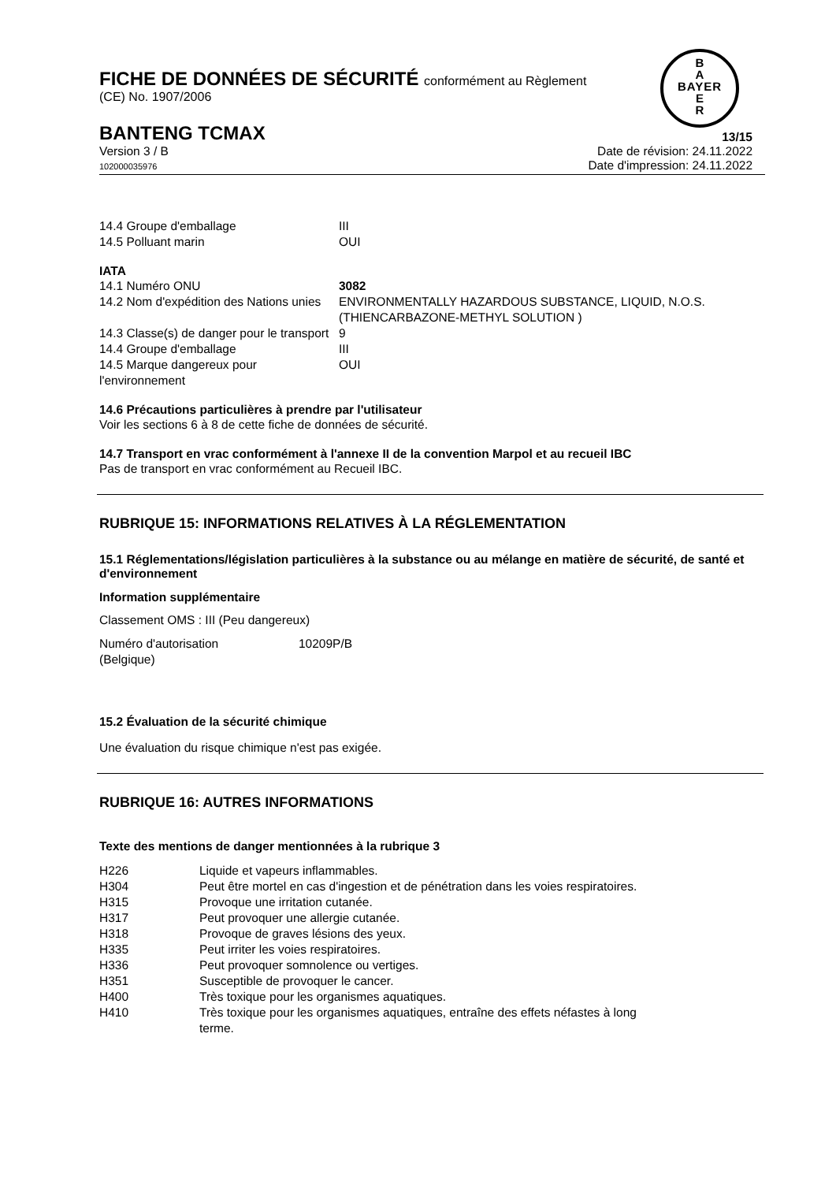B
A
BAYER
E
R
FICHE DE DONNÉES DE SÉCURITÉ conformément au Règlement
(CE) No. 1907/2006
BANTENG TCMAX 13/15
Version 3 / B
102000035976
Date de révision: 24.11.2022
Date d'impression: 24.11.2022
| 14.4 Groupe d'emballage | III |
| 14.5 Polluant marin | OUI |
IATA
| 14.1 Numéro ONU | 3082 |
| 14.2 Nom d'expédition des Nations unies | ENVIRONMENTALLY HAZARDOUS SUBSTANCE, LIQUID, N.O.S. (THIENCARBAZONE-METHYL SOLUTION ) |
| 14.3 Classe(s) de danger pour le transport | 9 |
| 14.4 Groupe d'emballage | III |
| 14.5 Marque dangereux pour l'environnement | OUI |
14.6 Précautions particulières à prendre par l'utilisateur
Voir les sections 6 à 8 de cette fiche de données de sécurité.
14.7 Transport en vrac conformément à l'annexe II de la convention Marpol et au recueil IBC
Pas de transport en vrac conformément au Recueil IBC.
RUBRIQUE 15: INFORMATIONS RELATIVES À LA RÉGLEMENTATION
15.1 Réglementations/législation particulières à la substance ou au mélange en matière de sécurité, de santé et d'environnement
Information supplémentaire
Classement OMS : III (Peu dangereux)
| Numéro d'autorisation (Belgique) | 10209P/B |
15.2 Évaluation de la sécurité chimique
Une évaluation du risque chimique n'est pas exigée.
RUBRIQUE 16: AUTRES INFORMATIONS
Texte des mentions de danger mentionnées à la rubrique 3
| H226 | Liquide et vapeurs inflammables. |
| H304 | Peut être mortel en cas d'ingestion et de pénétration dans les voies respiratoires. |
| H315 | Provoque une irritation cutanée. |
| H317 | Peut provoquer une allergie cutanée. |
| H318 | Provoque de graves lésions des yeux. |
| H335 | Peut irriter les voies respiratoires. |
| H336 | Peut provoquer somnolence ou vertiges. |
| H351 | Susceptible de provoquer le cancer. |
| H400 | Très toxique pour les organismes aquatiques. |
| H410 | Très toxique pour les organismes aquatiques, entraîne des effets néfastes à long terme. |